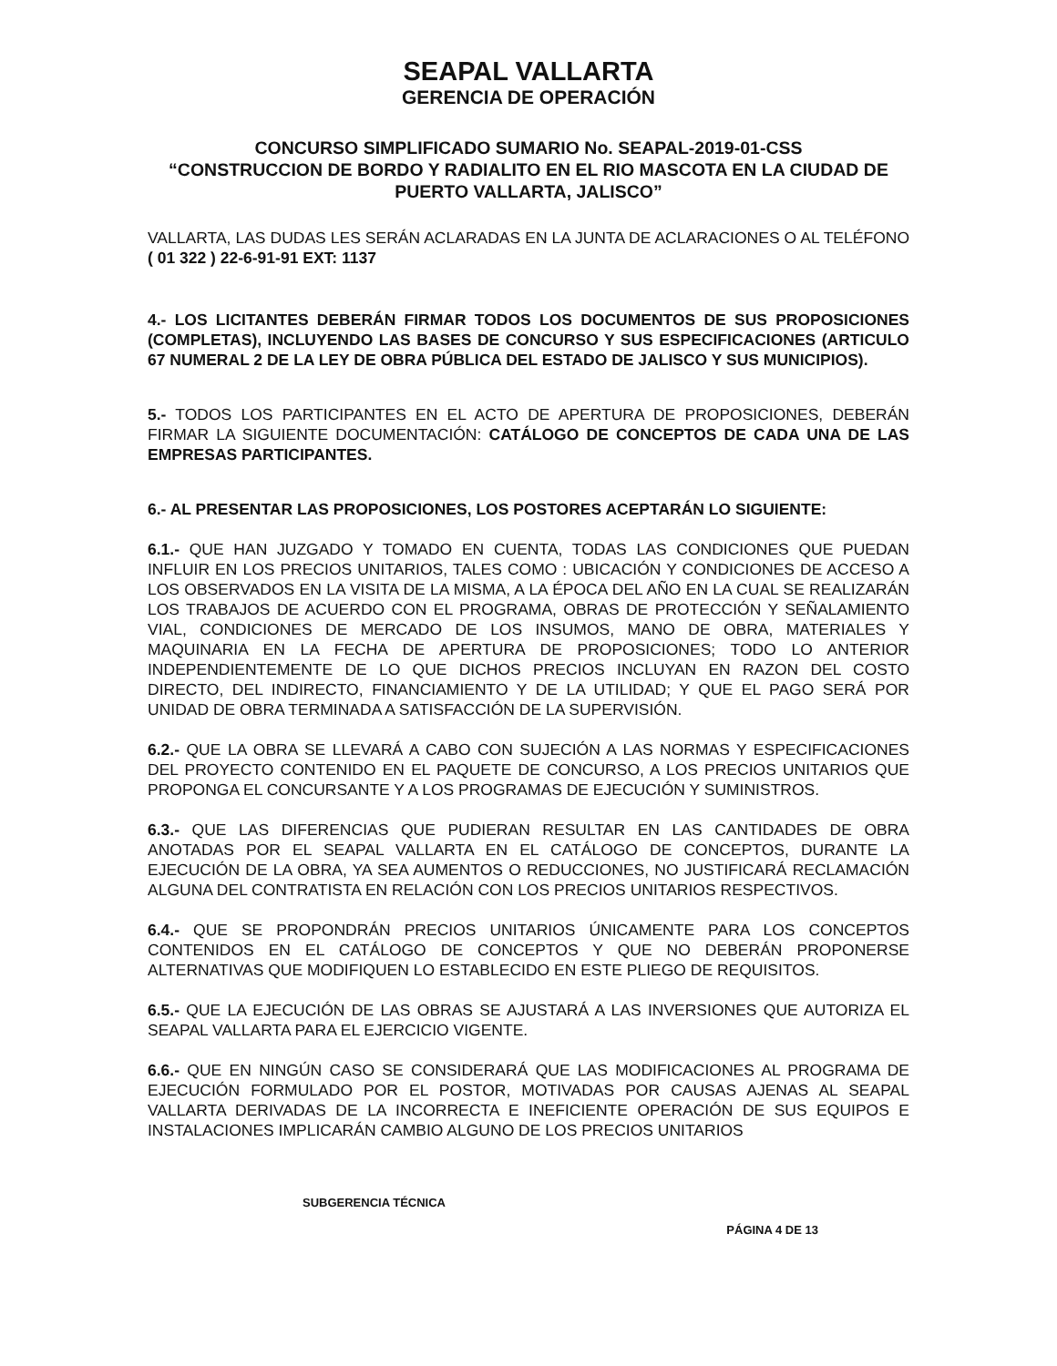SEAPAL VALLARTA
GERENCIA DE OPERACIÓN
CONCURSO SIMPLIFICADO SUMARIO No. SEAPAL-2019-01-CSS
“CONSTRUCCION DE BORDO Y RADIALITO EN EL RIO MASCOTA EN LA CIUDAD DE PUERTO VALLARTA, JALISCO”
VALLARTA, LAS DUDAS LES SERÁN ACLARADAS EN LA JUNTA DE ACLARACIONES O AL TELÉFONO ( 01 322 ) 22-6-91-91 EXT: 1137
4.- LOS LICITANTES DEBERÁN FIRMAR TODOS LOS DOCUMENTOS DE SUS PROPOSICIONES (COMPLETAS), INCLUYENDO LAS BASES DE CONCURSO Y SUS ESPECIFICACIONES (ARTICULO 67 NUMERAL 2 DE LA LEY DE OBRA PÚBLICA DEL ESTADO DE JALISCO Y SUS MUNICIPIOS).
5.- TODOS LOS PARTICIPANTES EN EL ACTO DE APERTURA DE PROPOSICIONES, DEBERÁN FIRMAR LA SIGUIENTE DOCUMENTACIÓN: CATÁLOGO DE CONCEPTOS DE CADA UNA DE LAS EMPRESAS PARTICIPANTES.
6.- AL PRESENTAR LAS PROPOSICIONES, LOS POSTORES ACEPTARÁN LO SIGUIENTE:
6.1.- QUE HAN JUZGADO Y TOMADO EN CUENTA, TODAS LAS CONDICIONES QUE PUEDAN INFLUIR EN LOS PRECIOS UNITARIOS, TALES COMO : UBICACIÓN Y CONDICIONES DE ACCESO A LOS OBSERVADOS EN LA VISITA DE LA MISMA, A LA ÉPOCA DEL AÑO EN LA CUAL SE REALIZARÁN LOS TRABAJOS DE ACUERDO CON EL PROGRAMA, OBRAS DE PROTECCIÓN Y SEÑALAMIENTO VIAL, CONDICIONES DE MERCADO DE LOS INSUMOS, MANO DE OBRA, MATERIALES Y MAQUINARIA EN LA FECHA DE APERTURA DE PROPOSICIONES; TODO LO ANTERIOR INDEPENDIENTEMENTE DE LO QUE DICHOS PRECIOS INCLUYAN EN RAZON DEL COSTO DIRECTO, DEL INDIRECTO, FINANCIAMIENTO Y DE LA UTILIDAD; Y QUE EL PAGO SERÁ POR UNIDAD DE OBRA TERMINADA A SATISFACCIÓN DE LA SUPERVISIÓN.
6.2.- QUE LA OBRA SE LLEVARÁ A CABO CON SUJECIÓN A LAS NORMAS Y ESPECIFICACIONES DEL PROYECTO CONTENIDO EN EL PAQUETE DE CONCURSO, A LOS PRECIOS UNITARIOS QUE PROPONGA EL CONCURSANTE Y A LOS PROGRAMAS DE EJECUCIÓN Y SUMINISTROS.
6.3.- QUE LAS DIFERENCIAS QUE PUDIERAN RESULTAR EN LAS CANTIDADES DE OBRA ANOTADAS POR EL SEAPAL VALLARTA EN EL CATÁLOGO DE CONCEPTOS, DURANTE LA EJECUCIÓN DE LA OBRA, YA SEA AUMENTOS O REDUCCIONES, NO JUSTIFICARÁ RECLAMACIÓN ALGUNA DEL CONTRATISTA EN RELACIÓN CON LOS PRECIOS UNITARIOS RESPECTIVOS.
6.4.- QUE SE PROPONDRÁN PRECIOS UNITARIOS ÚNICAMENTE PARA LOS CONCEPTOS CONTENIDOS EN EL CATÁLOGO DE CONCEPTOS Y QUE NO DEBERÁN PROPONERSE ALTERNATIVAS QUE MODIFIQUEN LO ESTABLECIDO EN ESTE PLIEGO DE REQUISITOS.
6.5.- QUE LA EJECUCIÓN DE LAS OBRAS SE AJUSTARÁ A LAS INVERSIONES QUE AUTORIZA EL SEAPAL VALLARTA PARA EL EJERCICIO VIGENTE.
6.6.- QUE EN NINGÚN CASO SE CONSIDERARÁ QUE LAS MODIFICACIONES AL PROGRAMA DE EJECUCIÓN FORMULADO POR EL POSTOR, MOTIVADAS POR CAUSAS AJENAS AL SEAPAL VALLARTA DERIVADAS DE LA INCORRECTA E INEFICIENTE OPERACIÓN DE SUS EQUIPOS E INSTALACIONES IMPLICARÁN CAMBIO ALGUNO DE LOS PRECIOS UNITARIOS
SUBGERENCIA TÉCNICA
PÁGINA 4 DE 13